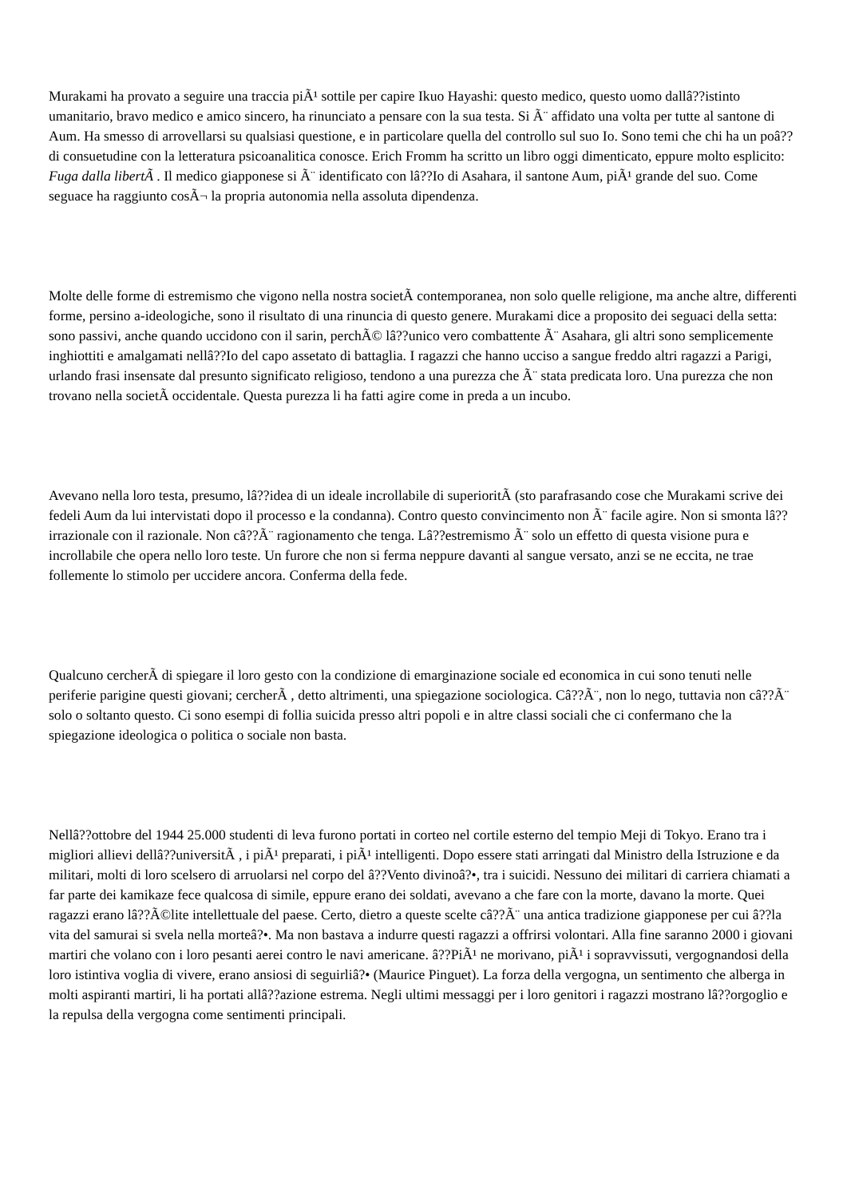Murakami ha provato a seguire una traccia piÃ¹ sottile per capire Ikuo Hayashi: questo medico, questo uomo dallâ??istinto umanitario, bravo medico e amico sincero, ha rinunciato a pensare con la sua testa. Si Ã¨ affidato una volta per tutte al santone di Aum. Ha smesso di arrovellarsi su qualsiasi questione, e in particolare quella del controllo sul suo Io. Sono temi che chi ha un poâ?? di consuetudine con la letteratura psicoanalitica conosce. Erich Fromm ha scritto un libro oggi dimenticato, eppure molto esplicito: Fuga dalla libertÃ . Il medico giapponese si Ã¨ identificato con lâ??Io di Asahara, il santone Aum, piÃ¹ grande del suo. Come seguace ha raggiunto cosÃ¬ la propria autonomia nella assoluta dipendenza.
Molte delle forme di estremismo che vigono nella nostra societÃ contemporanea, non solo quelle religione, ma anche altre, differenti forme, persino a-ideologiche, sono il risultato di una rinuncia di questo genere. Murakami dice a proposito dei seguaci della setta: sono passivi, anche quando uccidono con il sarin, perchÃ© lâ??unico vero combattente Ã¨ Asahara, gli altri sono semplicemente inghiottiti e amalgamati nellâ??Io del capo assetato di battaglia. I ragazzi che hanno ucciso a sangue freddo altri ragazzi a Parigi, urlando frasi insensate dal presunto significato religioso, tendono a una purezza che Ã¨ stata predicata loro. Una purezza che non trovano nella societÃ occidentale. Questa purezza li ha fatti agire come in preda a un incubo.
Avevano nella loro testa, presumo, lâ??idea di un ideale incrollabile di superioritÃ (sto parafrasando cose che Murakami scrive dei fedeli Aum da lui intervistati dopo il processo e la condanna). Contro questo convincimento non Ã¨ facile agire. Non si smonta lâ??irrazionale con il razionale. Non câ??Ã¨ ragionamento che tenga. Lâ??estremismo Ã¨ solo un effetto di questa visione pura e incrollabile che opera nello loro teste. Un furore che non si ferma neppure davanti al sangue versato, anzi se ne eccita, ne trae follemente lo stimolo per uccidere ancora. Conferma della fede.
Qualcuno cercherÃ di spiegare il loro gesto con la condizione di emarginazione sociale ed economica in cui sono tenuti nelle periferie parigine questi giovani; cercherÃ , detto altrimenti, una spiegazione sociologica. Câ??Ã¨, non lo nego, tuttavia non câ??Ã¨ solo o soltanto questo. Ci sono esempi di follia suicida presso altri popoli e in altre classi sociali che ci confermano che la spiegazione ideologica o politica o sociale non basta.
Nellâ??ottobre del 1944 25.000 studenti di leva furono portati in corteo nel cortile esterno del tempio Meji di Tokyo. Erano tra i migliori allievi dellâ??universitÃ , i piÃ¹ preparati, i piÃ¹ intelligenti. Dopo essere stati arringati dal Ministro della Istruzione e da militari, molti di loro scelsero di arruolarsi nel corpo del â??Vento divinoâ?•, tra i suicidi. Nessuno dei militari di carriera chiamati a far parte dei kamikaze fece qualcosa di simile, eppure erano dei soldati, avevano a che fare con la morte, davano la morte. Quei ragazzi erano lâ??Ã©lite intellettuale del paese. Certo, dietro a queste scelte câ??Ã¨ una antica tradizione giapponese per cui â??la vita del samurai si svela nella morteâ?•. Ma non bastava a indurre questi ragazzi a offrirsi volontari. Alla fine saranno 2000 i giovani martiri che volano con i loro pesanti aerei contro le navi americane. â??PiÃ¹ ne morivano, piÃ¹ i sopravvissuti, vergognandosi della loro istintiva voglia di vivere, erano ansiosi di seguirliâ?• (Maurice Pinguet). La forza della vergogna, un sentimento che alberga in molti aspiranti martiri, li ha portati allâ??azione estrema. Negli ultimi messaggi per i loro genitori i ragazzi mostrano lâ??orgoglio e la repulsa della vergogna come sentimenti principali.